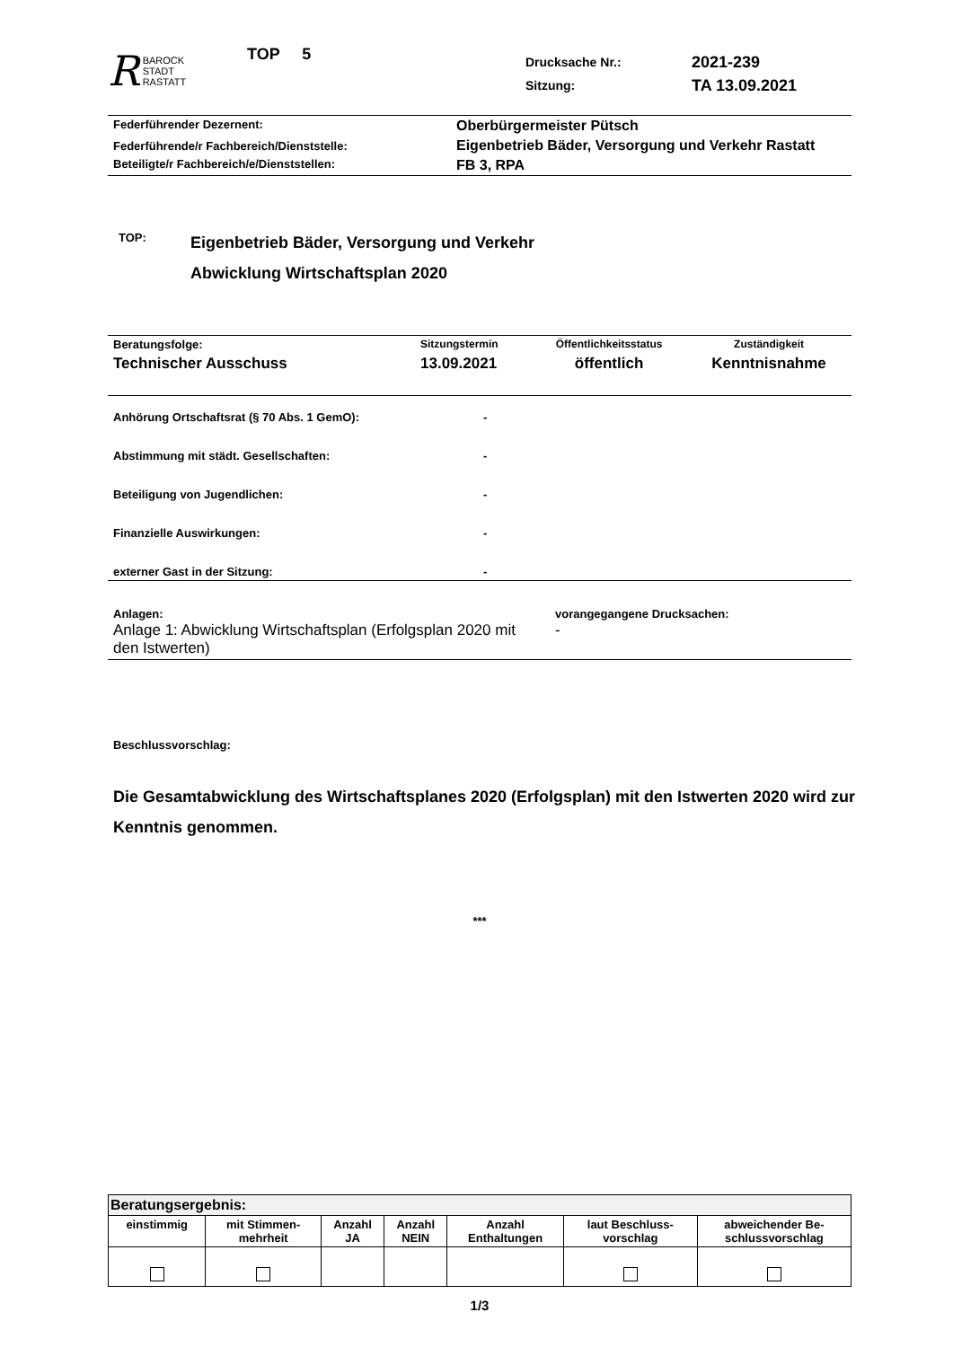R BAROCK
STADT
RASTATT
TOP 5
Drucksache Nr.:
Sitzung:
2021-239
TA 13.09.2021
| Federführender Dezernent: | Oberbürgermeister Pütsch |
| Federführende/r Fachbereich/Dienststelle: | Eigenbetrieb Bäder, Versorgung und Verkehr Rastatt |
| Beteiligte/r Fachbereich/e/Dienststellen: | FB 3, RPA |
TOP:
Eigenbetrieb Bäder, Versorgung und Verkehr
Abwicklung Wirtschaftsplan 2020
| Beratungsfolge: | Sitzungstermin | Öffentlichkeitsstatus | Zuständigkeit |
| Technischer Ausschuss | 13.09.2021 | öffentlich | Kenntnisnahme |
| Anhörung Ortschaftsrat (§ 70 Abs. 1 GemO): | - |
| Abstimmung mit städt. Gesellschaften: | - |
| Beteiligung von Jugendlichen: | - |
| Finanzielle Auswirkungen: | - |
| externer Gast in der Sitzung: | - |
| Anlagen: Anlage 1: Abwicklung Wirtschaftsplan (Erfolgsplan 2020 mit den Istwerten) | vorangegangene Drucksachen: - |
Beschlussvorschlag:
Die Gesamtabwicklung des Wirtschaftsplanes 2020 (Erfolgsplan) mit den Istwerten 2020 wird zur Kenntnis genommen.
***
| Beratungsergebnis: | | | | | | |
| einstimmig | mit Stimmen- mehrheit | Anzahl JA | Anzahl NEIN | Anzahl Enthaltungen | laut Beschluss- vorschlag | abweichender Be- schlussvorschlag |
1/3